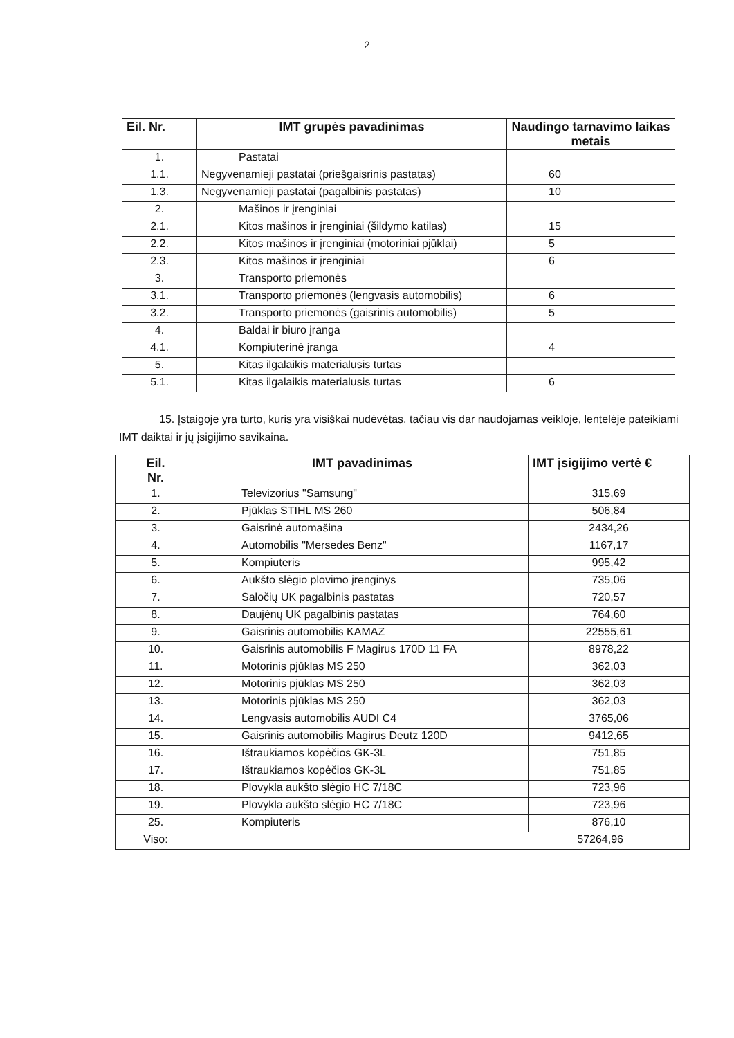2
| Eil. Nr. | IMT grupės pavadinimas | Naudingo tarnavimo laikas metais |
| --- | --- | --- |
| 1. | Pastatai | |
| 1.1. | Negyvenamieji pastatai (priešgaisrinis pastatas) | 60 |
| 1.3. | Negyvenamieji pastatai (pagalbinis pastatas) | 10 |
| 2. | Mašinos ir įrenginiai | |
| 2.1. | Kitos mašinos ir įrenginiai (šildymo katilas) | 15 |
| 2.2. | Kitos mašinos ir įrenginiai (motoriniai pjūklai) | 5 |
| 2.3. | Kitos mašinos ir įrenginiai | 6 |
| 3. | Transporto priemonės | |
| 3.1. | Transporto priemonės (lengvasis automobilis) | 6 |
| 3.2. | Transporto priemonės (gaisrinis automobilis) | 5 |
| 4. | Baldai ir biuro įranga | |
| 4.1. | Kompiuterinė įranga | 4 |
| 5. | Kitas ilgalaikis materialusis turtas | |
| 5.1. | Kitas ilgalaikis materialusis turtas | 6 |
15. Įstaigoje yra turto, kuris yra visiškai nudėvėtas, tačiau vis dar naudojamas veikloje, lentelėje pateikiami IMT daiktai ir jų įsigijimo savikaina.
| Eil. Nr. | IMT pavadinimas | IMT įsigijimo vertė € |
| --- | --- | --- |
| 1. | Televizorius "Samsung" | 315,69 |
| 2. | Pjūklas STIHL MS 260 | 506,84 |
| 3. | Gaisrinė automašina | 2434,26 |
| 4. | Automobilis "Mersedes Benz" | 1167,17 |
| 5. | Kompiuteris | 995,42 |
| 6. | Aukšto slėgio plovimo įrenginys | 735,06 |
| 7. | Saločių UK pagalbinis pastatas | 720,57 |
| 8. | Daujėnų UK pagalbinis pastatas | 764,60 |
| 9. | Gaisrinis automobilis KAMAZ | 22555,61 |
| 10. | Gaisrinis automobilis F Magirus 170D 11 FA | 8978,22 |
| 11. | Motorinis pjūklas MS 250 | 362,03 |
| 12. | Motorinis pjūklas MS 250 | 362,03 |
| 13. | Motorinis pjūklas MS 250 | 362,03 |
| 14. | Lengvasis automobilis AUDI C4 | 3765,06 |
| 15. | Gaisrinis automobilis Magirus Deutz 120D | 9412,65 |
| 16. | Ištraukiamos kopėčios GK-3L | 751,85 |
| 17. | Ištraukiamos kopėčios GK-3L | 751,85 |
| 18. | Plovykla aukšto slėgio HC 7/18C | 723,96 |
| 19. | Plovykla aukšto slėgio HC 7/18C | 723,96 |
| 25. | Kompiuteris | 876,10 |
| Viso: | 57264,96 | |